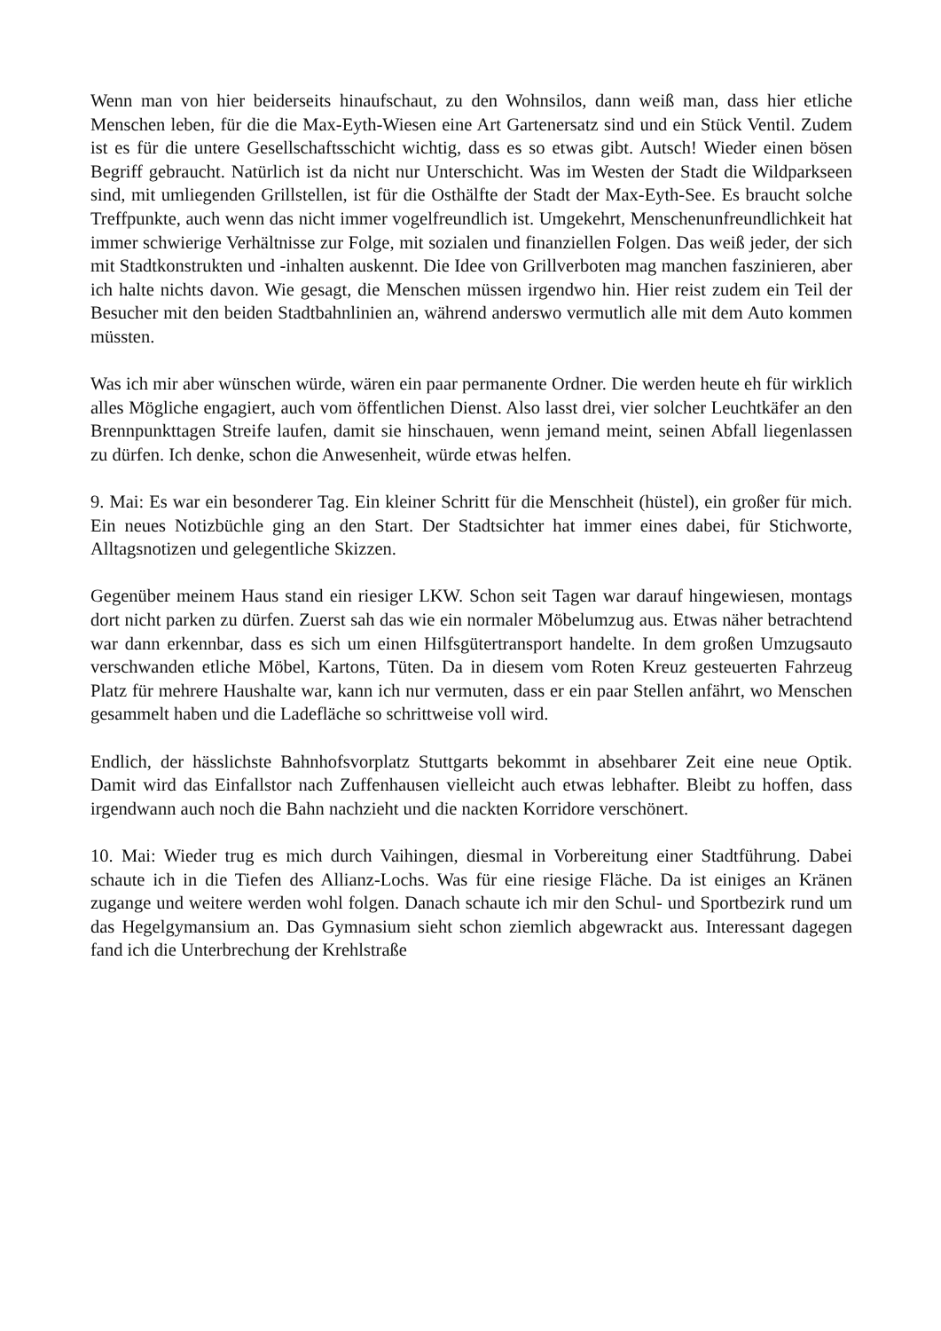Wenn man von hier beiderseits hinaufschaut, zu den Wohnsilos, dann weiß man, dass hier etliche Menschen leben, für die die Max-Eyth-Wiesen eine Art Gartenersatz sind und ein Stück Ventil. Zudem ist es für die untere Gesellschaftsschicht wichtig, dass es so etwas gibt. Autsch! Wieder einen bösen Begriff gebraucht. Natürlich ist da nicht nur Unterschicht. Was im Westen der Stadt die Wildparkseen sind, mit umliegenden Grillstellen, ist für die Osthälfte der Stadt der Max-Eyth-See. Es braucht solche Treffpunkte, auch wenn das nicht immer vogelfreundlich ist. Umgekehrt, Menschenunfreundlichkeit hat immer schwierige Verhältnisse zur Folge, mit sozialen und finanziellen Folgen. Das weiß jeder, der sich mit Stadtkonstrukten und -inhalten auskennt. Die Idee von Grillverboten mag manchen faszinieren, aber ich halte nichts davon. Wie gesagt, die Menschen müssen irgendwo hin. Hier reist zudem ein Teil der Besucher mit den beiden Stadtbahnlinien an, während anderswo vermutlich alle mit dem Auto kommen müssten.
Was ich mir aber wünschen würde, wären ein paar permanente Ordner. Die werden heute eh für wirklich alles Mögliche engagiert, auch vom öffentlichen Dienst. Also lasst drei, vier solcher Leuchtkäfer an den Brennpunkttagen Streife laufen, damit sie hinschauen, wenn jemand meint, seinen Abfall liegenlassen zu dürfen. Ich denke, schon die Anwesenheit, würde etwas helfen.
9. Mai: Es war ein besonderer Tag. Ein kleiner Schritt für die Menschheit (hüstel), ein großer für mich. Ein neues Notizbüchle ging an den Start. Der Stadtsichter hat immer eines dabei, für Stichworte, Alltagsnotizen und gelegentliche Skizzen.
Gegenüber meinem Haus stand ein riesiger LKW. Schon seit Tagen war darauf hingewiesen, montags dort nicht parken zu dürfen. Zuerst sah das wie ein normaler Möbelumzug aus. Etwas näher betrachtend war dann erkennbar, dass es sich um einen Hilfsgütertransport handelte. In dem großen Umzugsauto verschwanden etliche Möbel, Kartons, Tüten. Da in diesem vom Roten Kreuz gesteuerten Fahrzeug Platz für mehrere Haushalte war, kann ich nur vermuten, dass er ein paar Stellen anfährt, wo Menschen gesammelt haben und die Ladefläche so schrittweise voll wird.
Endlich, der hässlichste Bahnhofsvorplatz Stuttgarts bekommt in absehbarer Zeit eine neue Optik. Damit wird das Einfallstor nach Zuffenhausen vielleicht auch etwas lebhafter. Bleibt zu hoffen, dass irgendwann auch noch die Bahn nachzieht und die nackten Korridore verschönert.
10. Mai: Wieder trug es mich durch Vaihingen, diesmal in Vorbereitung einer Stadtführung. Dabei schaute ich in die Tiefen des Allianz-Lochs. Was für eine riesige Fläche. Da ist einiges an Kränen zugange und weitere werden wohl folgen. Danach schaute ich mir den Schul- und Sportbezirk rund um das Hegelgymansium an. Das Gymnasium sieht schon ziemlich abgewrackt aus. Interessant dagegen fand ich die Unterbrechung der Krehlstraße